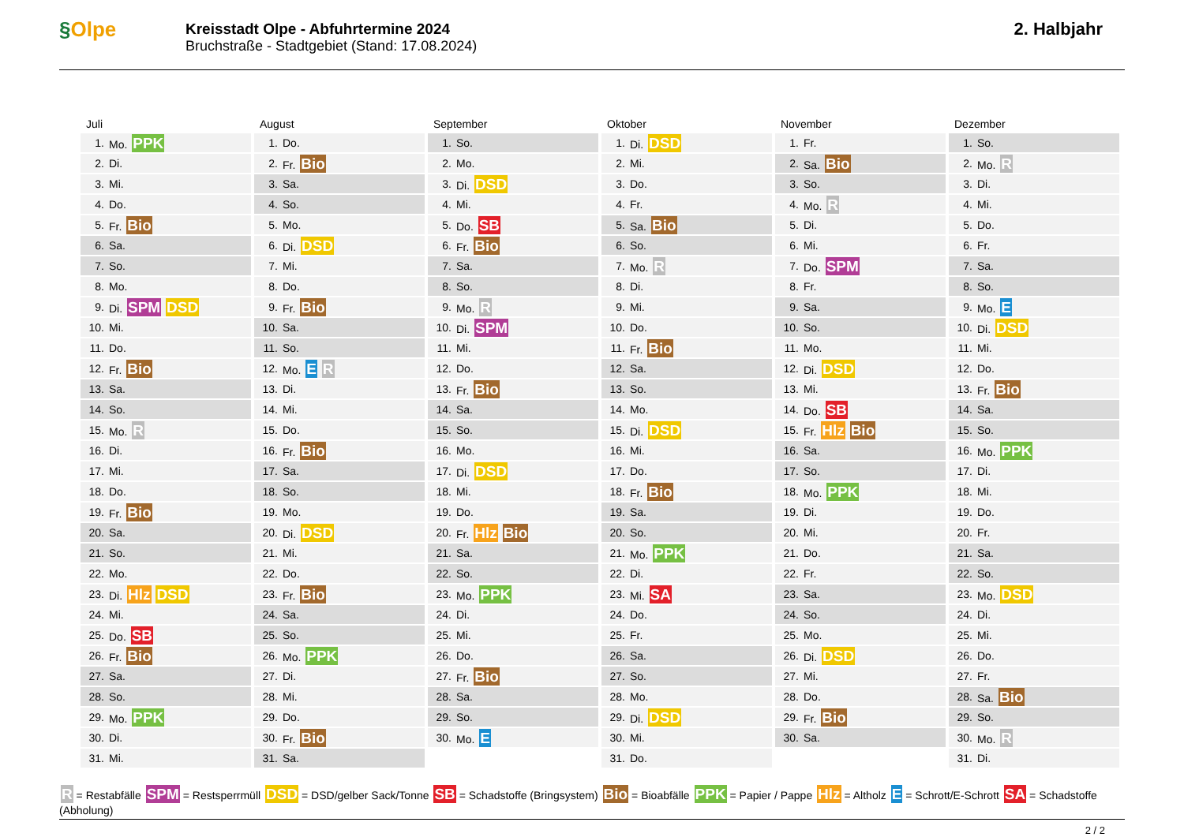§Olpe
Kreisstadt Olpe - Abfuhrtermine 2024
Bruchstraße - Stadtgebiet (Stand: 17.08.2024)
2. Halbjahr
Juli
| 1. | Mo. PPK |
| 2. | Di. |
| 3. | Mi. |
| 4. | Do. |
| 5. | Fr. Bio |
| 6. | Sa. |
| 7. | So. |
| 8. | Mo. |
| 9. | Di. SPM DSD |
| 10. | Mi. |
| 11. | Do. |
| 12. | Fr. Bio |
| 13. | Sa. |
| 14. | So. |
| 15. | Mo. R |
| 16. | Di. |
| 17. | Mi. |
| 18. | Do. |
| 19. | Fr. Bio |
| 20. | Sa. |
| 21. | So. |
| 22. | Mo. |
| 23. | Di. Hlz DSD |
| 24. | Mi. |
| 25. | Do. SB |
| 26. | Fr. Bio |
| 27. | Sa. |
| 28. | So. |
| 29. | Mo. PPK |
| 30. | Di. |
| 31. | Mi. |
August
| 1. | Do. |
| 2. | Fr. Bio |
| 3. | Sa. |
| 4. | So. |
| 5. | Mo. |
| 6. | Di. DSD |
| 7. | Mi. |
| 8. | Do. |
| 9. | Fr. Bio |
| 10. | Sa. |
| 11. | So. |
| 12. | Mo. E R |
| 13. | Di. |
| 14. | Mi. |
| 15. | Do. |
| 16. | Fr. Bio |
| 17. | Sa. |
| 18. | So. |
| 19. | Mo. |
| 20. | Di. DSD |
| 21. | Mi. |
| 22. | Do. |
| 23. | Fr. Bio |
| 24. | Sa. |
| 25. | So. |
| 26. | Mo. PPK |
| 27. | Di. |
| 28. | Mi. |
| 29. | Do. |
| 30. | Fr. Bio |
| 31. | Sa. |
September
| 1. | So. |
| 2. | Mo. |
| 3. | Di. DSD |
| 4. | Mi. |
| 5. | Do. SB |
| 6. | Fr. Bio |
| 7. | Sa. |
| 8. | So. |
| 9. | Mo. R |
| 10. | Di. SPM |
| 11. | Mi. |
| 12. | Do. |
| 13. | Fr. Bio |
| 14. | Sa. |
| 15. | So. |
| 16. | Mo. |
| 17. | Di. DSD |
| 18. | Mi. |
| 19. | Do. |
| 20. | Fr. Hlz Bio |
| 21. | Sa. |
| 22. | So. |
| 23. | Mo. PPK |
| 24. | Di. |
| 25. | Mi. |
| 26. | Do. |
| 27. | Fr. Bio |
| 28. | Sa. |
| 29. | So. |
| 30. | Mo. E |
Oktober
| 1. | Di. DSD |
| 2. | Mi. |
| 3. | Do. |
| 4. | Fr. |
| 5. | Sa. Bio |
| 6. | So. |
| 7. | Mo. R |
| 8. | Di. |
| 9. | Mi. |
| 10. | Do. |
| 11. | Fr. Bio |
| 12. | Sa. |
| 13. | So. |
| 14. | Mo. |
| 15. | Di. DSD |
| 16. | Mi. |
| 17. | Do. |
| 18. | Fr. Bio |
| 19. | Sa. |
| 20. | So. |
| 21. | Mo. PPK |
| 22. | Di. |
| 23. | Mi. SA |
| 24. | Do. |
| 25. | Fr. |
| 26. | Sa. |
| 27. | So. |
| 28. | Mo. |
| 29. | Di. DSD |
| 30. | Mi. |
| 31. | Do. |
November
| 1. | Fr. |
| 2. | Sa. Bio |
| 3. | So. |
| 4. | Mo. R |
| 5. | Di. |
| 6. | Mi. |
| 7. | Do. SPM |
| 8. | Fr. |
| 9. | Sa. |
| 10. | So. |
| 11. | Mo. |
| 12. | Di. DSD |
| 13. | Mi. |
| 14. | Do. SB |
| 15. | Fr. Hlz Bio |
| 16. | Sa. |
| 17. | So. |
| 18. | Mo. PPK |
| 19. | Di. |
| 20. | Mi. |
| 21. | Do. |
| 22. | Fr. |
| 23. | Sa. |
| 24. | So. |
| 25. | Mo. |
| 26. | Di. DSD |
| 27. | Mi. |
| 28. | Do. |
| 29. | Fr. Bio |
| 30. | Sa. |
Dezember
| 1. | So. |
| 2. | Mo. R |
| 3. | Di. |
| 4. | Mi. |
| 5. | Do. |
| 6. | Fr. |
| 7. | Sa. |
| 8. | So. |
| 9. | Mo. E |
| 10. | Di. DSD |
| 11. | Mi. |
| 12. | Do. |
| 13. | Fr. Bio |
| 14. | Sa. |
| 15. | So. |
| 16. | Mo. PPK |
| 17. | Di. |
| 18. | Mi. |
| 19. | Do. |
| 20. | Fr. |
| 21. | Sa. |
| 22. | So. |
| 23. | Mo. DSD |
| 24. | Di. |
| 25. | Mi. |
| 26. | Do. |
| 27. | Fr. |
| 28. | Sa. Bio |
| 29. | So. |
| 30. | Mo. R |
| 31. | Di. |
R = Restabfälle SPM = Restsperrmüll DSD = DSD/gelber Sack/Tonne SB = Schadstoffe (Bringsystem) Bio = Bioabfälle PPK = Papier / Pappe Hlz = Altholz E = Schrott/E-Schrott SA = Schadstoffe (Abholung)
2 / 2